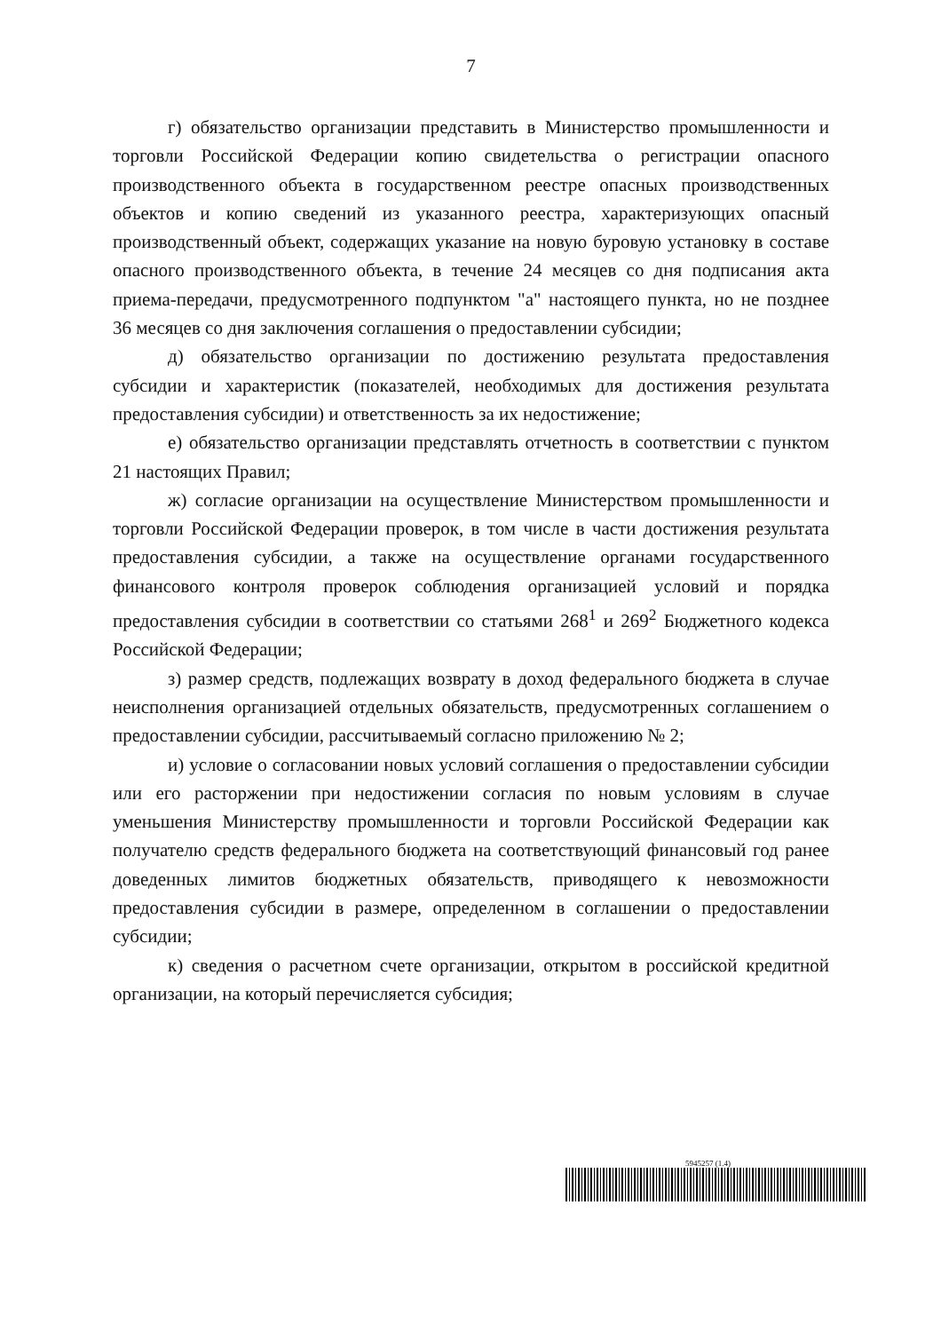7
г) обязательство организации представить в Министерство промышленности и торговли Российской Федерации копию свидетельства о регистрации опасного производственного объекта в государственном реестре опасных производственных объектов и копию сведений из указанного реестра, характеризующих опасный производственный объект, содержащих указание на новую буровую установку в составе опасного производственного объекта, в течение 24 месяцев со дня подписания акта приема-передачи, предусмотренного подпунктом "а" настоящего пункта, но не позднее 36 месяцев со дня заключения соглашения о предоставлении субсидии;
д) обязательство организации по достижению результата предоставления субсидии и характеристик (показателей, необходимых для достижения результата предоставления субсидии) и ответственность за их недостижение;
е) обязательство организации представлять отчетность в соответствии с пунктом 21 настоящих Правил;
ж) согласие организации на осуществление Министерством промышленности и торговли Российской Федерации проверок, в том числе в части достижения результата предоставления субсидии, а также на осуществление органами государственного финансового контроля проверок соблюдения организацией условий и порядка предоставления субсидии в соответствии со статьями 268<sup>1</sup> и 269<sup>2</sup> Бюджетного кодекса Российской Федерации;
з) размер средств, подлежащих возврату в доход федерального бюджета в случае неисполнения организацией отдельных обязательств, предусмотренных соглашением о предоставлении субсидии, рассчитываемый согласно приложению № 2;
и) условие о согласовании новых условий соглашения о предоставлении субсидии или его расторжении при недостижении согласия по новым условиям в случае уменьшения Министерству промышленности и торговли Российской Федерации как получателю средств федерального бюджета на соответствующий финансовый год ранее доведенных лимитов бюджетных обязательств, приводящего к невозможности предоставления субсидии в размере, определенном в соглашении о предоставлении субсидии;
к) сведения о расчетном счете организации, открытом в российской кредитной организации, на который перечисляется субсидия;
5945257 (1.4)